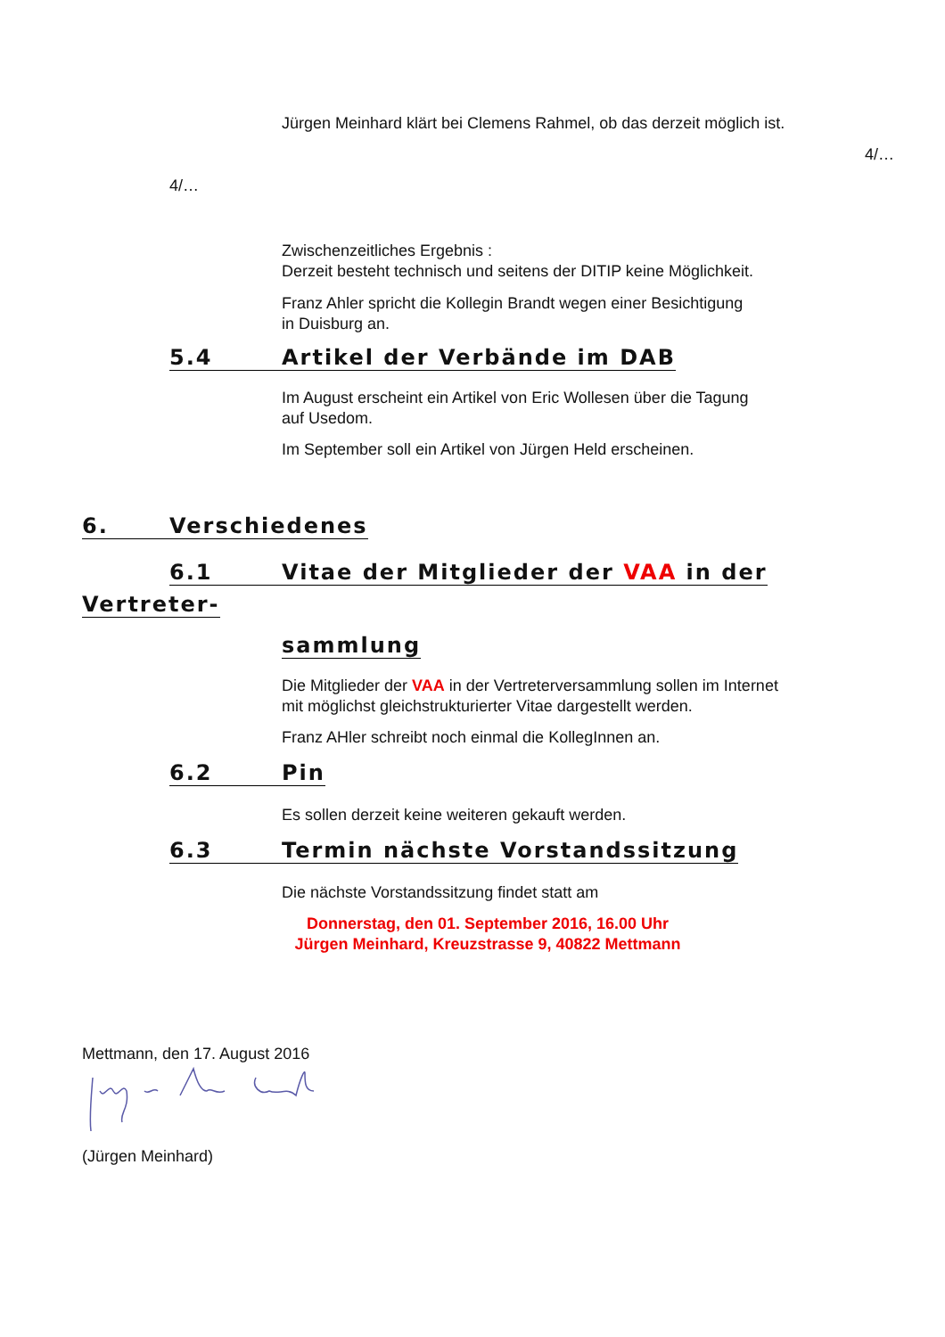Jürgen Meinhard klärt bei Clemens Rahmel, ob das derzeit möglich ist.
4/…
4/…
Zwischenzeitliches Ergebnis :
Derzeit besteht technisch und seitens der DITIP keine Möglichkeit.
Franz Ahler spricht die Kollegin Brandt wegen einer Besichtigung
in Duisburg an.
5.4 Artikel der Verbände im DAB
Im August erscheint ein Artikel von Eric Wollesen über die Tagung
auf Usedom.
Im September soll ein Artikel von Jürgen Held erscheinen.
6. Verschiedenes
6.1 Vitae der Mitglieder der VAA in der
Vertreter-
sammlung
Die Mitglieder der VAA in der Vertreterversammlung sollen im Internet
mit möglichst gleichstrukturierter Vitae dargestellt werden.
Franz AHler schreibt noch einmal die KollegInnen an.
6.2 Pin
Es sollen derzeit keine weiteren gekauft werden.
6.3 Termin nächste Vorstandssitzung
Die nächste Vorstandssitzung findet statt am
Donnerstag, den 01. September 2016, 16.00 Uhr
Jürgen Meinhard, Kreuzstrasse 9, 40822 Mettmann
Mettmann, den 17. August 2016
(Jürgen Meinhard)